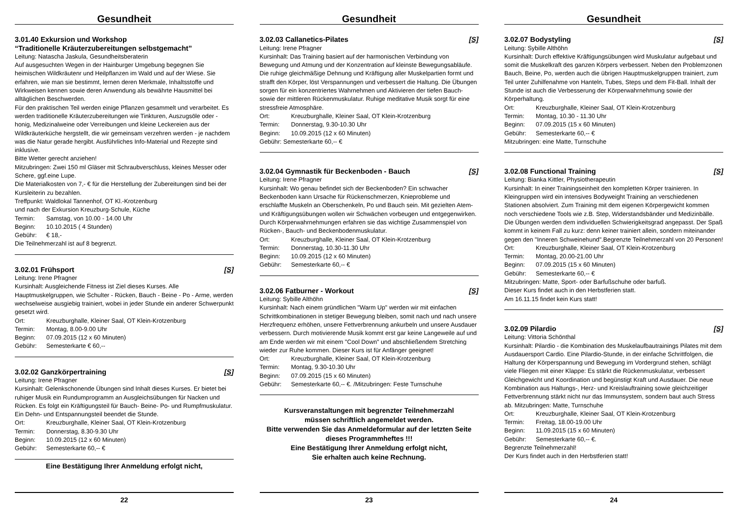Gesundheit
3.01.40 Exkursion und Workshop
“Traditionelle Kräuterzubereitungen selbstgemacht”
Leitung: Natascha Jaskula, Gesundheitsberaterin
Auf ausgesuchten Wegen in der Hainburger Umgebung begegnen Sie heimischen Wildkräutenr und Heilpflanzen im Wald und auf der Wiese. Sie erfahren, wie man sie bestimmt, lernen deren Merkmale, Inhaltsstoffe und Wirkweisen kennen sowie deren Anwendung als bewährte Hausmittel bei alltäglichen Beschwerden.
Für den praktischen Teil werden einige Pflanzen gesammelt und verarbeitet. Es werden traditionelle Kräuterzubereitungen wie Tinkturen, Auszugsöle oder -honig, Medizinalweine oder Verreibungen und kleine Leckereien aus der Wildkräuterküche hergstellt, die wir gemeinsam verzehren werden - je nachdem was die Natur gerade hergibt. Ausführliches Info-Material und Rezepte sind inklusive.
Bitte Wetter gerecht anziehen!
Mitzubringen: Zwei 150 ml Gläser mit Schraubverschluss, kleines Messer oder Schere, ggf.eine Lupe.
Die Materialkosten von 7,- € für die Herstellung der Zubereitungen sind bei der Kursleiterin zu bezahlen.
Treffpunkt: Waldlokal Tannenhof, OT Kl.-Krotzenburg
und nach der Exkursion Kreuzburg-Schule, Küche
Termin: Samstag, von 10.00 - 14.00 Uhr
Beginn: 10.10.2015 ( 4 Stunden)
Gebühr: € 18,-
Die Teilnehmerzahl ist auf 8 begrenzt.
3.02.01 Frühsport [S]
Leitung: Irene Pfragner
Kursinhalt: Ausgleichende Fitness ist Ziel dieses Kurses. Alle Hauptmuskelgruppen, wie Schulter - Rücken, Bauch - Beine - Po - Arme, werden wechselweise ausgiebig trainiert, wobei in jeder Stunde ein anderer Schwerpunkt gesetzt wird.
Ort: Kreuzburghalle, Kleiner Saal, OT Klein-Krotzenburg
Termin: Montag, 8.00-9.00 Uhr
Beginn: 07.09.2015 (12 x 60 Minuten)
Gebühr: Semesterkarte € 60,--
3.02.02 Ganzkörpertraining [S]
Leitung: Irene Pfragner
Kursinhalt: Gelenkschonende Übungen sind Inhalt dieses Kurses. Er bietet bei ruhiger Musik ein Rundumprogramm an Ausgleichsübungen für Nacken und Rücken. Es folgt ein Kräftigungsteil für Bauch- Beine- Po- und Rumpfmuskulatur. Ein Dehn- und Entspannungsteil beendet die Stunde.
Ort: Kreuzburghalle, Kleiner Saal, OT Klein-Krotzenburg
Termin: Donnerstag, 8.30-9.30 Uhr
Beginn: 10.09.2015 (12 x 60 Minuten)
Gebühr: Semesterkarte 60,-- €
Eine Bestätigung Ihrer Anmeldung erfolgt nicht,
22
Gesundheit
3.02.03 Callanetics-Pilates [S]
Leitung: Irene Pfragner
Kursinhalt: Das Training basiert auf der harmonischen Verbindung von Bewegung und Atmung und der Konzentration auf kleinste Bewegungsabläufe. Die ruhige gleichmäßige Dehnung und Kräftigung aller Muskelpartien formt und strafft den Körper, löst Verspannungen und verbessert die Haltung. Die Übungen sorgen für ein konzentriertes Wahrnehmen und Aktivieren der tiefen Bauch- sowie der mittleren Rückenmuskulatur. Ruhige meditative Musik sorgt für eine stressfreie Atmosphäre.
Ort: Kreuzburghalle, Kleiner Saal, OT Klein-Krotzenburg
Termin: Donnerstag, 9.30-10.30 Uhr
Beginn: 10.09.2015 (12 x 60 Minuten)
Gebühr: Semesterkarte 60,-- €
3.02.04 Gymnastik für Beckenboden - Bauch [S]
Leitung: Irene Pfragner
Kursinhalt: Wo genau befindet sich der Beckenboden? Ein schwacher Beckenboden kann Ursache für Rückenschmerzen, Knieprobleme und erschlaffte Muskeln an Oberschenkeln, Po und Bauch sein. Mit gezielten Atem- und Kräftigungsübungen wollen wir Schwächen vorbeugen und entgegenwirken. Durch Körperwahrnehmungen erfahren sie das wichtige Zusammenspiel von Rücken-, Bauch- und Beckenbodenmuskulatur.
Ort: Kreuzburghalle, Kleiner Saal, OT Klein-Krotzenburg
Termin: Donnerstag, 10.30-11.30 Uhr
Beginn: 10.09.2015 (12 x 60 Minuten)
Gebühr: Semesterkarte 60,-- €
3.02.06 Fatburner - Workout [S]
Leitung: Sybille Althöhn
Kursinhalt: Nach einem gründlichen "Warm Up" werden wir mit einfachen Schrittkombinationen in stetiger Bewegung bleiben, somit nach und nach unsere Herzfrequenz erhöhen, unsere Fettverbrennung ankurbeln und unsere Ausdauer verbessern. Durch motivierende Musik kommt erst gar keine Langeweile auf und am Ende werden wir mit einem "Cool Down" und abschließendem Stretching wieder zur Ruhe kommen. Dieser Kurs ist für Anfänger geeignet!
Ort: Kreuzburghalle, Kleiner Saal, OT Klein-Krotzenburg
Termin: Montag, 9.30-10.30 Uhr
Beginn: 07.09.2015 (15 x 60 Minuten)
Gebühr: Semesterkarte 60,-- €. /Mitzubringen: Feste Turnschuhe
Kursveranstaltungen mit begrenzter Teilnehmerzahl
müssen schriftlich angemeldet werden.
Bitte verwenden Sie das Anmeldeformular auf der letzten Seite dieses Programmheftes !!!
Eine Bestätigung Ihrer Anmeldung erfolgt nicht,
Sie erhalten auch keine Rechnung.
23
Gesundheit
3.02.07 Bodystyling [S]
Leitung: Sybille Althöhn
Kursinhalt: Durch effektive Kräftigungsübungen wird Muskulatur aufgebaut und somit die Muskelkraft des ganzen Körpers verbessert. Neben den Problemzonen Bauch, Beine, Po, werden auch die übrigen Hauptmuskelgruppen trainiert, zum Teil unter Zuhilfenahme von Hanteln, Tubes, Steps und dem Fit-Ball. Inhalt der Stunde ist auch die Verbesserung der Körperwahrnehmung sowie der Körperhaltung.
Ort: Kreuzburghalle, Kleiner Saal, OT Klein-Krotzenburg
Termin: Montag, 10.30 - 11.30 Uhr
Beginn: 07.09.2015 (15 x 60 Minuten)
Gebühr: Semesterkarte 60,-- €
Mitzubringen: eine Matte, Turnschuhe
3.02.08 Functional Training [S]
Leitung: Bianka Kittler, Physiotherapeutin
Kursinhalt: In einer Trainingseinheit den kompletten Körper trainieren. In Kleingruppen wird ein intensives Bodyweight Training an verschiedenen Stationen absolviert. Zum Training mit dem eigenen Körpergewicht kommen noch verschiedene Tools wie z.B. Step, Widerstandsbänder und Medizinbälle. Die Übungen werden dem individuellen Schwierigkeitsgrad angepasst. Der Spaß kommt in keinem Fall zu kurz: denn keiner trainiert allein, sondern miteinander gegen den "Inneren Schweinehund".Begrenzte Teilnehmerzahl von 20 Personen!
Ort: Kreuzburghalle, Kleiner Saal, OT Klein-Krotzenburg
Termin: Montag, 20.00-21.00 Uhr
Beginn: 07.09.2015 (15 x 60 Minuten)
Gebühr: Semesterkarte 60,-- €
Mitzubringen: Matte, Sport- oder Barfußschuhe oder barfuß.
Dieser Kurs findet auch in den Herbstferien statt.
Am 16.11.15 findet kein Kurs statt!
3.02.09 Pilardio [S]
Leitung: Vittoria Schönthal
Kursinhalt: Pilardio - die Kombination des Muskelaufbautrainings Pilates mit dem Ausdauersport Cardio. Eine Pilardio-Stunde, in der einfache Schrittfolgen, die Haltung der Körperspannung und Bewegung im Vordergrund stehen, schlägt viele Fliegen mit einer Klappe: Es stärkt die Rückenmuskulatur, verbessert Gleichgewicht und Koordination und begünstigt Kraft und Ausdauer. Die neue Kombination aus Haltungs-, Herz- und Kreislauftraining sowie gleichzeitiger Fettverbrennung stärkt nicht nur das Immunsystem, sondern baut auch Stress ab. Mitzubringen: Matte, Turnschuhe
Ort: Kreuzburghalle, Kleiner Saal, OT Klein-Krotzenburg
Termin: Freitag, 18.00-19.00 Uhr
Beginn: 11.09.2015 (15 x 60 Minuten)
Gebühr: Semesterkarte 60,-- €.
Begrenzte Teilnehmerzahl!
Der Kurs findet auch in den Herbstferien statt!
24